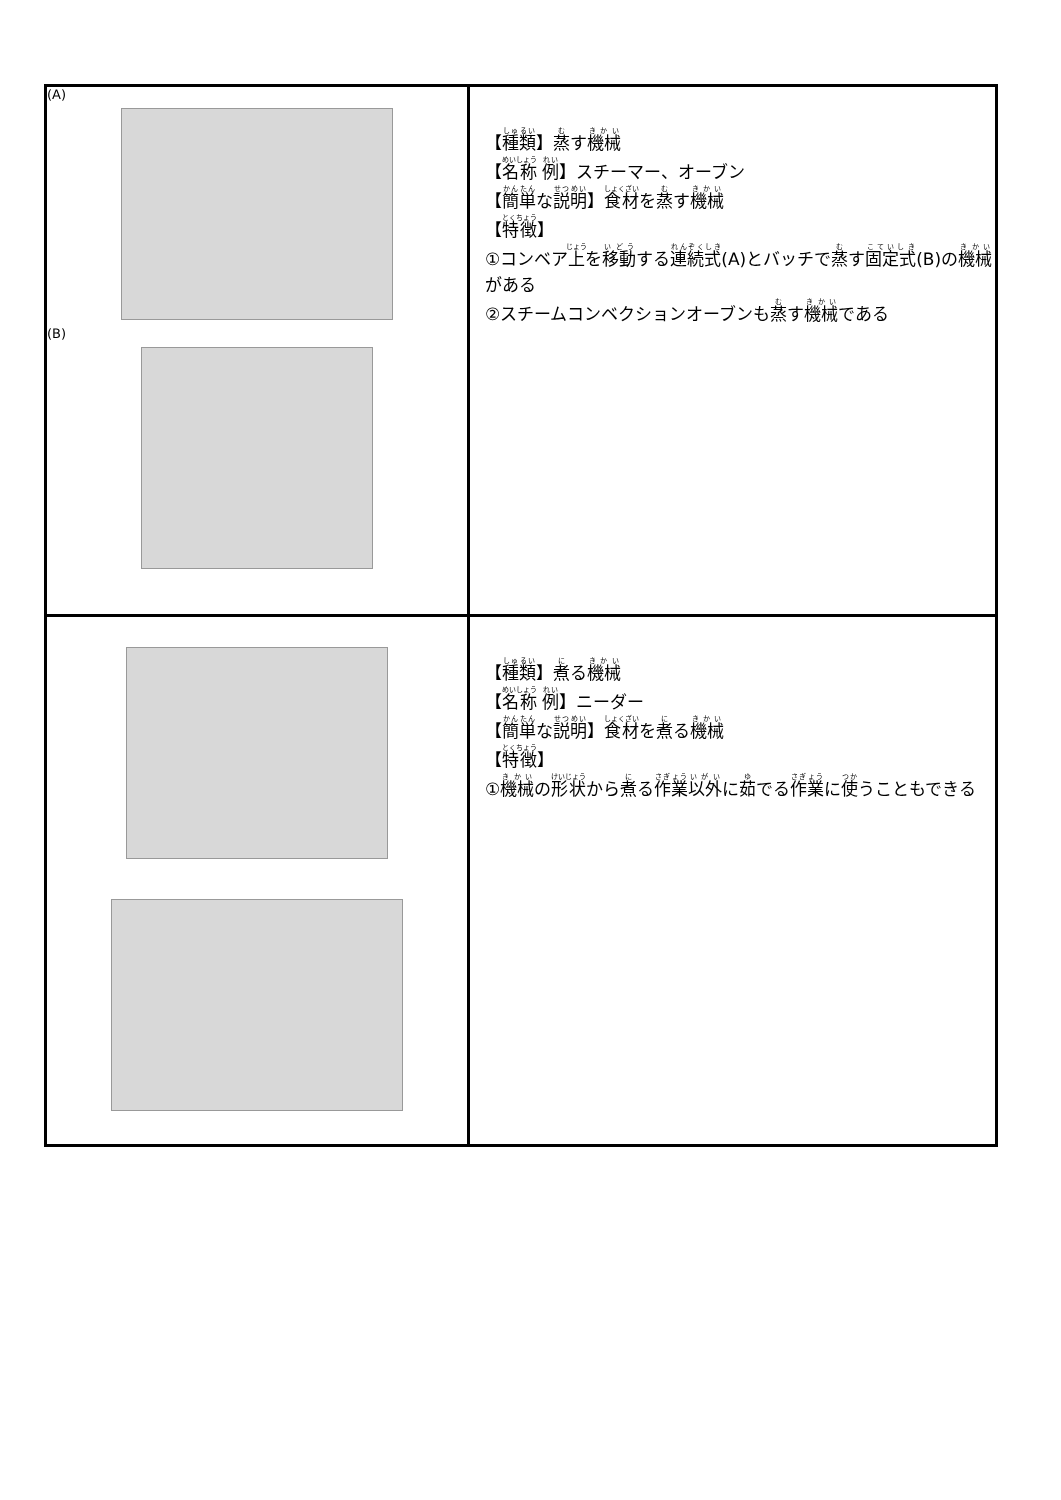| (A) (B) | 【 種類 】 蒸 す 機械 【 名称 例 】スチーマー、オーブン 【 簡単 な 説明 】 食材 を 蒸 す 機械 【 特徴 】 ①コンベア 上 を 移動 する 連続式 (A)とバッチで 蒸 す 固定式 (B)の 機械 がある ②スチームコンベクションオーブンも 蒸 す 機械 である |
| | 【 種類 】 煮 る 機械 【 名称 例 】ニーダー 【 簡単 な 説明 】 食材 を 煮 る 機械 【 特徴 】 ① 機械 の 形状 から 煮 る 作業 以外 に 茹 でる 作業 に 使 うこともできる |